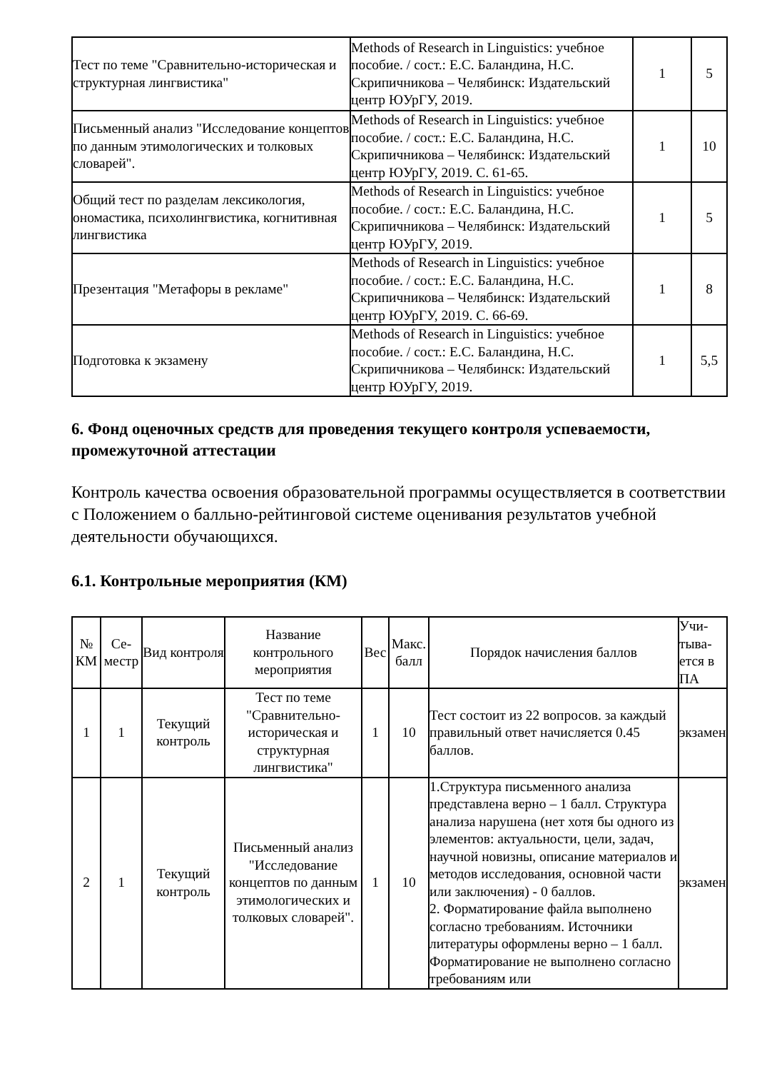| Тест по теме "Сравнительно-историческая и структурная лингвистика" | Methods of Research in Linguistics: учебное пособие. / сост.: Е.С. Баландина, Н.С. Скрипичникова – Челябинск: Издательский центр ЮУрГУ, 2019. | 1 | 5 |
| Письменный анализ "Исследование концептов по данным этимологических и толковых словарей". | Methods of Research in Linguistics: учебное пособие. / сост.: Е.С. Баландина, Н.С. Скрипичникова – Челябинск: Издательский центр ЮУрГУ, 2019. С. 61-65. | 1 | 10 |
| Общий тест по разделам лексикология, ономастика, психолингвистика, когнитивная лингвистика | Methods of Research in Linguistics: учебное пособие. / сост.: Е.С. Баландина, Н.С. Скрипичникова – Челябинск: Издательский центр ЮУрГУ, 2019. | 1 | 5 |
| Презентация "Метафоры в рекламе" | Methods of Research in Linguistics: учебное пособие. / сост.: Е.С. Баландина, Н.С. Скрипичникова – Челябинск: Издательский центр ЮУрГУ, 2019. С. 66-69. | 1 | 8 |
| Подготовка к экзамену | Methods of Research in Linguistics: учебное пособие. / сост.: Е.С. Баландина, Н.С. Скрипичникова – Челябинск: Издательский центр ЮУрГУ, 2019. | 1 | 5,5 |
6. Фонд оценочных средств для проведения текущего контроля успеваемости, промежуточной аттестации
Контроль качества освоения образовательной программы осуществляется в соответствии с Положением о балльно-рейтинговой системе оценивания результатов учебной деятельности обучающихся.
6.1. Контрольные мероприятия (КМ)
| № КМ | Се-местр | Вид контроля | Название контрольного мероприятия | Вес | Макс. балл | Порядок начисления баллов | Учи-тыва-ется в ПА |
| --- | --- | --- | --- | --- | --- | --- | --- |
| 1 | 1 | Текущий контроль | Тест по теме "Сравнительно-историческая и структурная лингвистика" | 1 | 10 | Тест состоит из 22 вопросов. за каждый правильный ответ начисляется 0.45 баллов. | экзамен |
| 2 | 1 | Текущий контроль | Письменный анализ "Исследование концептов по данным этимологических и толковых словарей". | 1 | 10 | 1.Структура письменного анализа представлена верно – 1 балл. Структура анализа нарушена (нет хотя бы одного из элементов: актуальности, цели, задач, научной новизны, описание материалов и методов исследования, основной части или заключения) - 0 баллов. 2. Форматирование файла выполнено согласно требованиям. Источники литературы оформлены верно – 1 балл. Форматирование не выполнено согласно требованиям или | экзамен |